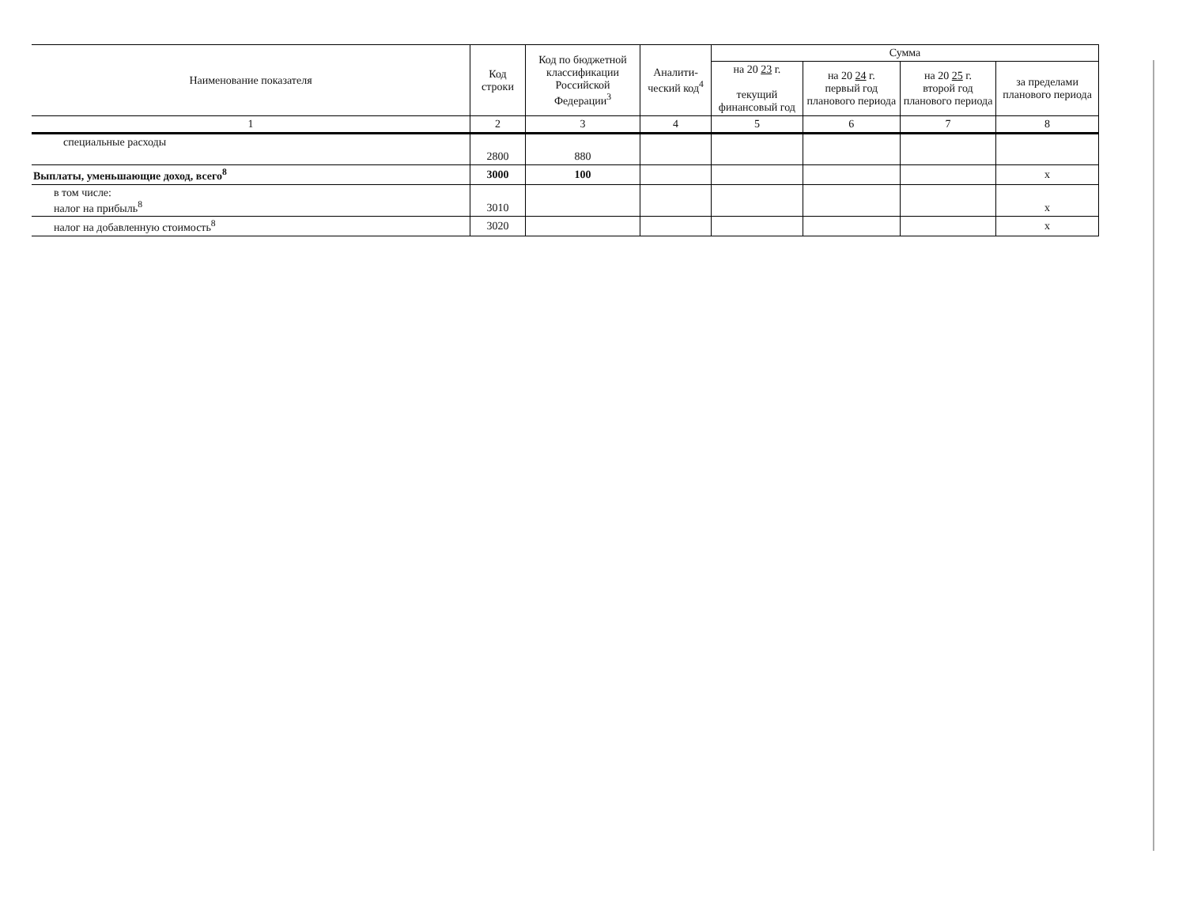| Наименование показателя | Код строки | Код по бюджетной классификации Российской Федерации<sup>3</sup> | Аналити-ческий код<sup>4</sup> | Сумма | | | |
| --- | --- | --- | --- | --- | --- | --- | --- |
| | | | | на 20 23 г. текущий финансовый год | на 20 24 г. первый год планового периода | на 20 25 г. второй год планового периода | за пределами планового периода |
| 1 | 2 | 3 | 4 | 5 | 6 | 7 | 8 |
| специальные расходы | 2800 | 880 | | | | | |
| Выплаты, уменьшающие доход, всего<sup>8</sup> | 3000 | 100 | | | | | х |
| в том числе: налог на прибыль<sup>8</sup> | 3010 | | | | | | х |
| налог на добавленную стоимость<sup>8</sup> | 3020 | | | | | | х |